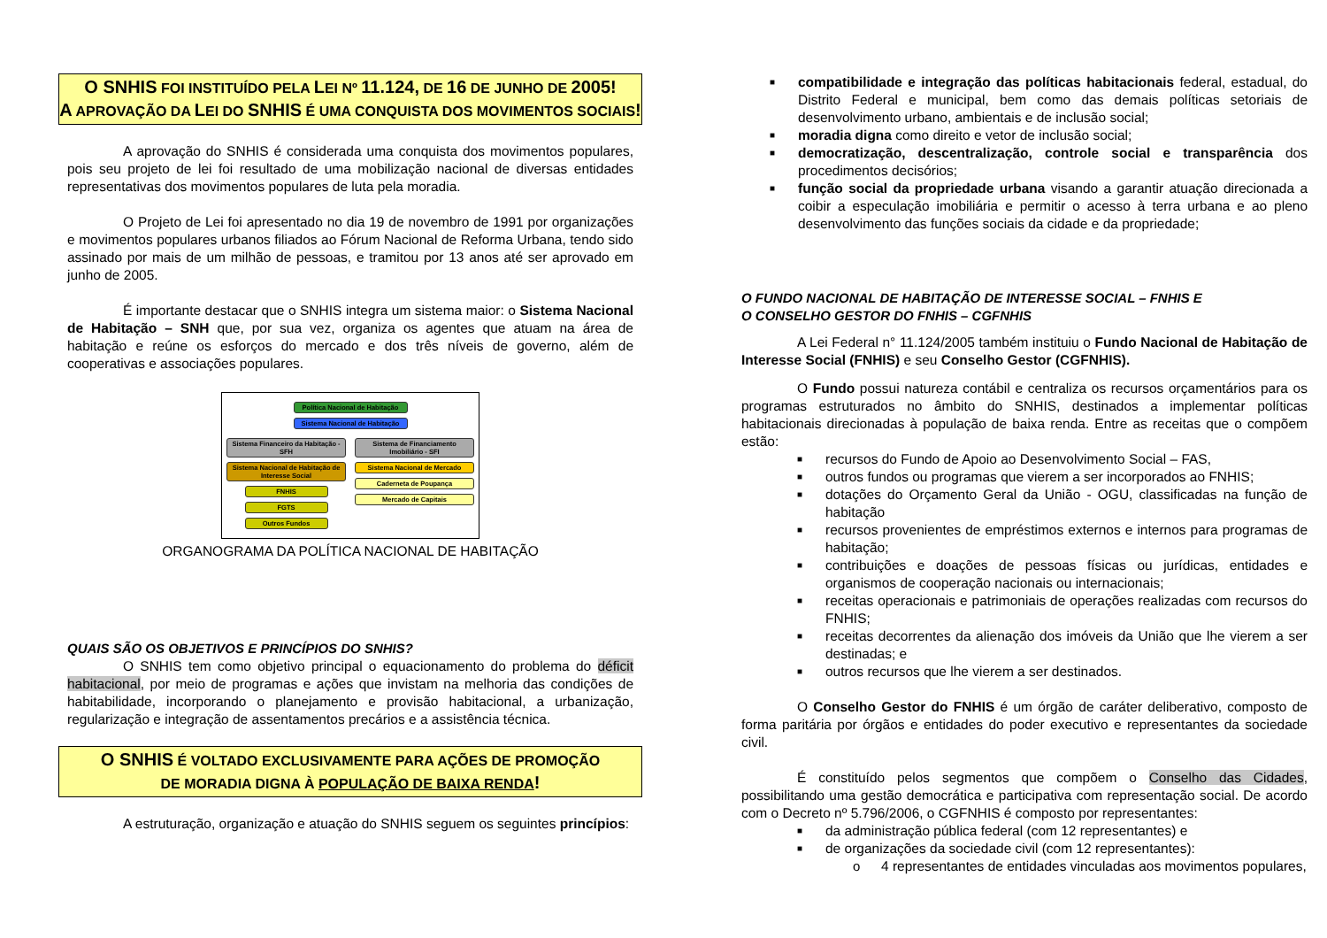O SNHIS FOI INSTITUÍDO PELA LEI Nº 11.124, DE 16 DE JUNHO DE 2005!
A APROVAÇÃO DA LEI DO SNHIS É UMA CONQUISTA DOS MOVIMENTOS SOCIAIS!
A aprovação do SNHIS é considerada uma conquista dos movimentos populares, pois seu projeto de lei foi resultado de uma mobilização nacional de diversas entidades representativas dos movimentos populares de luta pela moradia.
O Projeto de Lei foi apresentado no dia 19 de novembro de 1991 por organizações e movimentos populares urbanos filiados ao Fórum Nacional de Reforma Urbana, tendo sido assinado por mais de um milhão de pessoas, e tramitou por 13 anos até ser aprovado em junho de 2005.
É importante destacar que o SNHIS integra um sistema maior: o Sistema Nacional de Habitação – SNH que, por sua vez, organiza os agentes que atuam na área de habitação e reúne os esforços do mercado e dos três níveis de governo, além de cooperativas e associações populares.
Política Nacional de Habitação
Sistema Nacional de Habitação
Sistema Financeiro da Habitação - SFH
Sistema Nacional de Habitação de Interesse Social
FNHIS
FGTS
Outros Fundos
Sistema de Financiamento Imobiliário - SFI
Sistema Nacional de Mercado
Caderneta de Poupança
Mercado de Capitais
ORGANOGRAMA DA POLÍTICA NACIONAL DE HABITAÇÃO
QUAIS SÃO OS OBJETIVOS E PRINCÍPIOS DO SNHIS?
O SNHIS tem como objetivo principal o equacionamento do problema do déficit habitacional, por meio de programas e ações que invistam na melhoria das condições de habitabilidade, incorporando o planejamento e provisão habitacional, a urbanização, regularização e integração de assentamentos precários e a assistência técnica.
O SNHIS É VOLTADO EXCLUSIVAMENTE PARA AÇÕES DE PROMOÇÃO
DE MORADIA DIGNA À POPULAÇÃO DE BAIXA RENDA!
A estruturação, organização e atuação do SNHIS seguem os seguintes princípios:
■ compatibilidade e integração das políticas habitacionais federal, estadual, do Distrito Federal e municipal, bem como das demais políticas setoriais de desenvolvimento urbano, ambientais e de inclusão social;
■ moradia digna como direito e vetor de inclusão social;
■ democratização, descentralização, controle social e transparência dos procedimentos decisórios;
■ função social da propriedade urbana visando a garantir atuação direcionada a coibir a especulação imobiliária e permitir o acesso à terra urbana e ao pleno desenvolvimento das funções sociais da cidade e da propriedade;
O FUNDO NACIONAL DE HABITAÇÃO DE INTERESSE SOCIAL – FNHIS E
O CONSELHO GESTOR DO FNHIS – CGFNHIS
A Lei Federal n° 11.124/2005 também instituiu o Fundo Nacional de Habitação de Interesse Social (FNHIS) e seu Conselho Gestor (CGFNHIS).
O Fundo possui natureza contábil e centraliza os recursos orçamentários para os programas estruturados no âmbito do SNHIS, destinados a implementar políticas habitacionais direcionadas à população de baixa renda. Entre as receitas que o compõem estão:
■ recursos do Fundo de Apoio ao Desenvolvimento Social – FAS,
■ outros fundos ou programas que vierem a ser incorporados ao FNHIS;
■ dotações do Orçamento Geral da União - OGU, classificadas na função de habitação
■ recursos provenientes de empréstimos externos e internos para programas de habitação;
■ contribuições e doações de pessoas físicas ou jurídicas, entidades e organismos de cooperação nacionais ou internacionais;
■ receitas operacionais e patrimoniais de operações realizadas com recursos do FNHIS;
■ receitas decorrentes da alienação dos imóveis da União que lhe vierem a ser destinadas; e
■ outros recursos que lhe vierem a ser destinados.
O Conselho Gestor do FNHIS é um órgão de caráter deliberativo, composto de forma paritária por órgãos e entidades do poder executivo e representantes da sociedade civil.
É constituído pelos segmentos que compõem o Conselho das Cidades, possibilitando uma gestão democrática e participativa com representação social. De acordo com o Decreto nº 5.796/2006, o CGFNHIS é composto por representantes:
■ da administração pública federal (com 12 representantes) e
■ de organizações da sociedade civil (com 12 representantes):
o 4 representantes de entidades vinculadas aos movimentos populares,